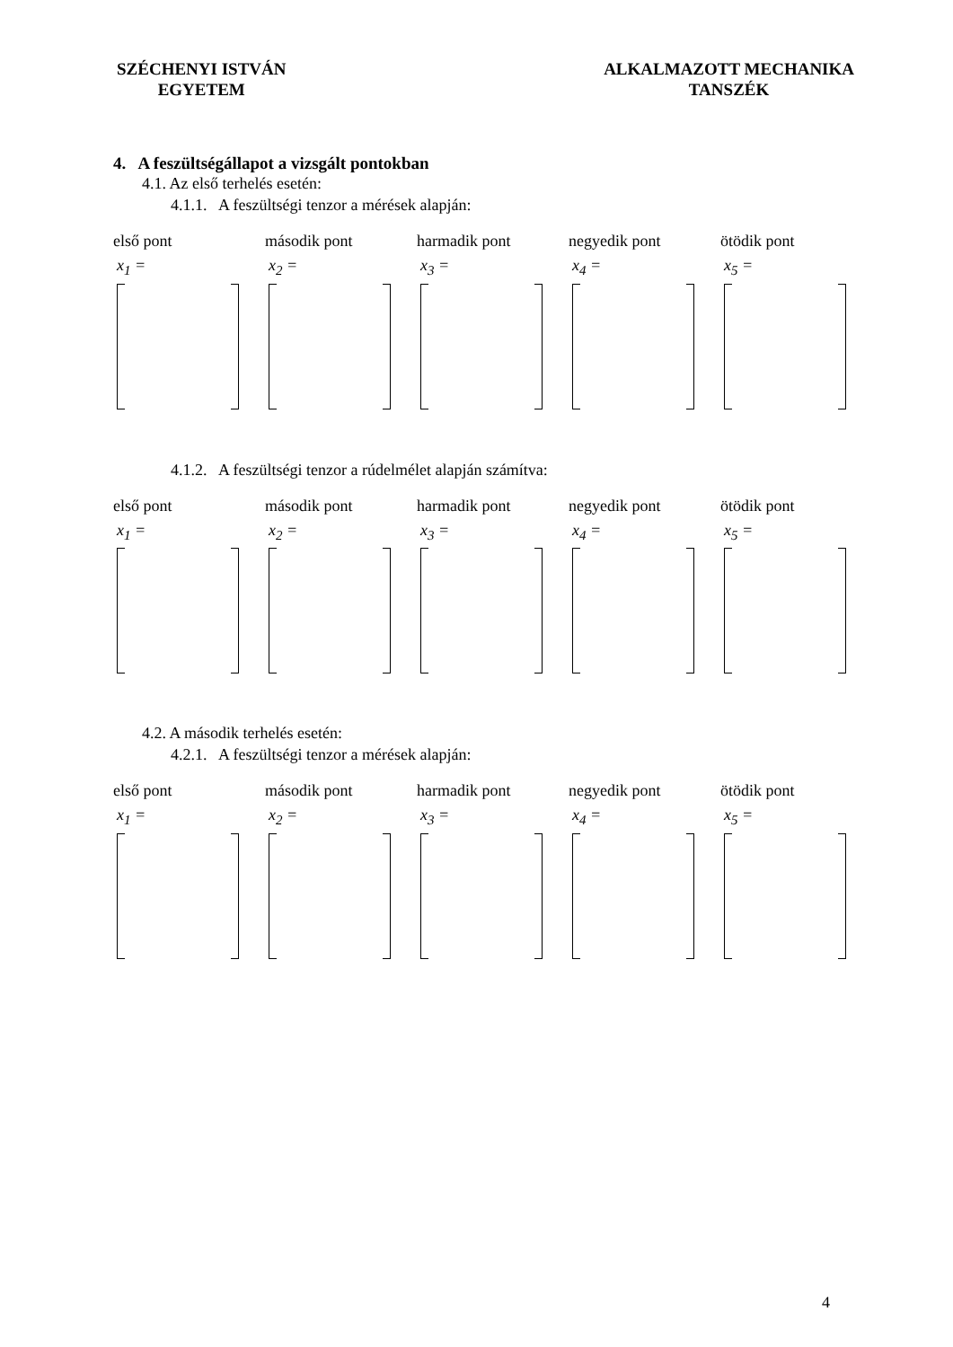SZÉCHENYI ISTVÁN
EGYETEM
ALKALMAZOTT MECHANIKA
TANSZÉK
4. A feszültségállapot a vizsgált pontokban
4.1. Az első terhelés esetén:
4.1.1. A feszültségi tenzor a mérések alapján:
első pont
x<sub>1</sub> =
második pont
x<sub>2</sub> =
harmadik pont
x<sub>3</sub> =
negyedik pont
x<sub>4</sub> =
ötödik pont
x<sub>5</sub> =
4.1.2. A feszültségi tenzor a rúdelmélet alapján számítva:
első pont
x<sub>1</sub> =
második pont
x<sub>2</sub> =
harmadik pont
x<sub>3</sub> =
negyedik pont
x<sub>4</sub> =
ötödik pont
x<sub>5</sub> =
4.2. A második terhelés esetén:
4.2.1. A feszültségi tenzor a mérések alapján:
első pont
x<sub>1</sub> =
második pont
x<sub>2</sub> =
harmadik pont
x<sub>3</sub> =
negyedik pont
x<sub>4</sub> =
ötödik pont
x<sub>5</sub> =
4